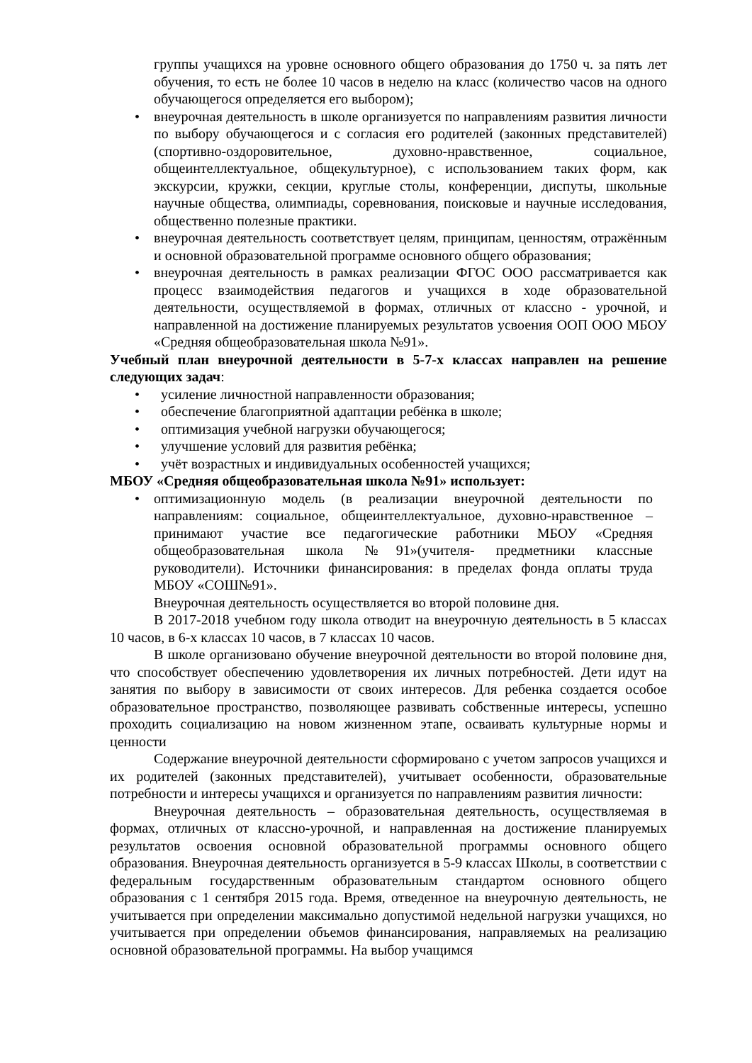группы учащихся на уровне основного общего образования до 1750 ч. за пять лет обучения, то есть не более 10 часов в неделю на класс (количество часов на одного обучающегося определяется его выбором);
• внеурочная деятельность в школе организуется по направлениям развития личности по выбору обучающегося и с согласия его родителей (законных представителей) (спортивно-оздоровительное, духовно-нравственное, социальное, общеинтеллектуальное, общекультурное), с использованием таких форм, как экскурсии, кружки, секции, круглые столы, конференции, диспуты, школьные научные общества, олимпиады, соревнования, поисковые и научные исследования, общественно полезные практики.
• внеурочная деятельность соответствует целям, принципам, ценностям, отражённым и основной образовательной программе основного общего образования;
• внеурочная деятельность в рамках реализации ФГОС ООО рассматривается как процесс взаимодействия педагогов и учащихся в ходе образовательной деятельности, осуществляемой в формах, отличных от классно - урочной, и направленной на достижение планируемых результатов усвоения ООП ООО МБОУ «Средняя общеобразовательная школа №91».
Учебный план внеурочной деятельности в 5-7-х классах направлен на решение следующих задач:
• усиление личностной направленности образования;
• обеспечение благоприятной адаптации ребёнка в школе;
• оптимизация учебной нагрузки обучающегося;
• улучшение условий для развития ребёнка;
• учёт возрастных и индивидуальных особенностей учащихся;
МБОУ «Средняя общеобразовательная школа №91» использует:
• оптимизационную модель (в реализации внеурочной деятельности по направлениям: социальное, общеинтеллектуальное, духовно-нравственное – принимают участие все педагогические работники МБОУ «Средняя общеобразовательная школа №91»(учителя- предметники классные руководители). Источники финансирования: в пределах фонда оплаты труда МБОУ «СОШ№91».
Внеурочная деятельность осуществляется во второй половине дня.
В 2017-2018 учебном году школа отводит на внеурочную деятельность в 5 классах 10 часов, в 6-х классах 10 часов, в 7 классах 10 часов.
В школе организовано обучение внеурочной деятельности во второй половине дня, что способствует обеспечению удовлетворения их личных потребностей. Дети идут на занятия по выбору в зависимости от своих интересов. Для ребенка создается особое образовательное пространство, позволяющее развивать собственные интересы, успешно проходить социализацию на новом жизненном этапе, осваивать культурные нормы и ценности
Содержание внеурочной деятельности сформировано с учетом запросов учащихся и их родителей (законных представителей), учитывает особенности, образовательные потребности и интересы учащихся и организуется по направлениям развития личности:
Внеурочная деятельность – образовательная деятельность, осуществляемая в формах, отличных от классно-урочной, и направленная на достижение планируемых результатов освоения основной образовательной программы основного общего образования. Внеурочная деятельность организуется в 5-9 классах Школы, в соответствии с федеральным государственным образовательным стандартом основного общего образования с 1 сентября 2015 года. Время, отведенное на внеурочную деятельность, не учитывается при определении максимально допустимой недельной нагрузки учащихся, но учитывается при определении объемов финансирования, направляемых на реализацию основной образовательной программы. На выбор учащимся